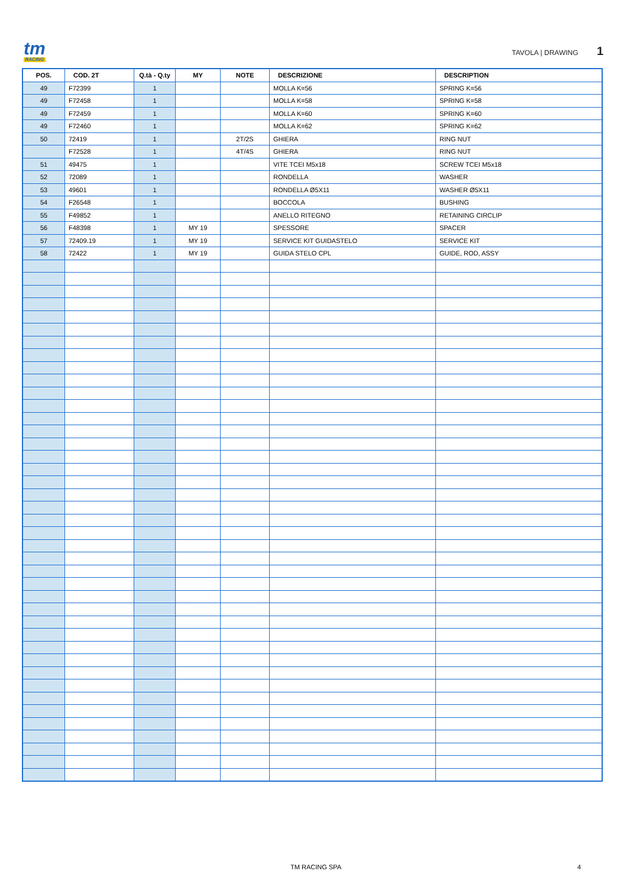tm
RACING
TAVOLA | DRAWING 1
| POS. | COD. 2T | Q.tà - Q.ty | MY | NOTE | DESCRIZIONE | DESCRIPTION |
| --- | --- | --- | --- | --- | --- | --- |
| 49 | F72399 | 1 | | | MOLLA K=56 | SPRING K=56 |
| 49 | F72458 | 1 | | | MOLLA K=58 | SPRING K=58 |
| 49 | F72459 | 1 | | | MOLLA K=60 | SPRING K=60 |
| 49 | F72460 | 1 | | | MOLLA K=62 | SPRING K=62 |
| 50 | 72419 | 1 | | 2T/2S | GHIERA | RING NUT |
| | F72528 | 1 | | 4T/4S | GHIERA | RING NUT |
| 51 | 49475 | 1 | | | VITE TCEI M5x18 | SCREW TCEI M5x18 |
| 52 | 72089 | 1 | | | RONDELLA | WASHER |
| 53 | 49601 | 1 | | | RONDELLA Ø5X11 | WASHER Ø5X11 |
| 54 | F26548 | 1 | | | BOCCOLA | BUSHING |
| 55 | F49852 | 1 | | | ANELLO RITEGNO | RETAINING CIRCLIP |
| 56 | F48398 | 1 | MY 19 | | SPESSORE | SPACER |
| 57 | 72409.19 | 1 | MY 19 | | SERVICE KIT GUIDASTELO | SERVICE KIT |
| 58 | 72422 | 1 | MY 19 | | GUIDA STELO CPL | GUIDE, ROD, ASSY |
TM RACING SPA 4